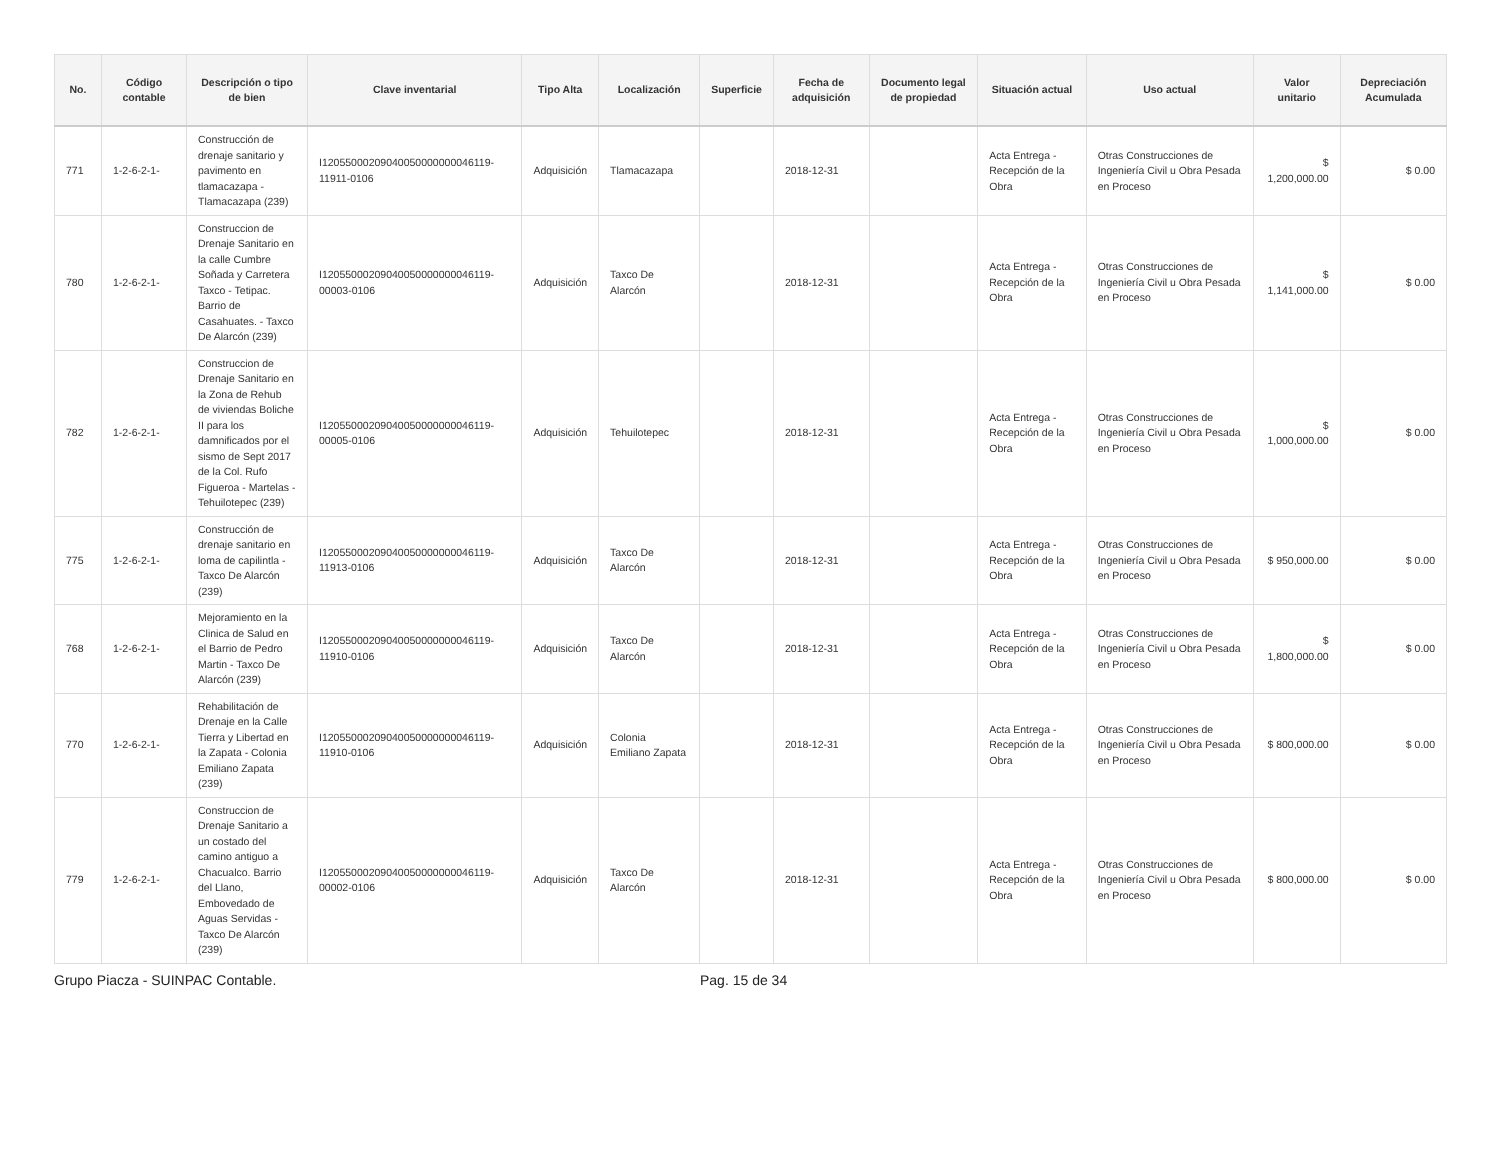| No. | Código contable | Descripción o tipo de bien | Clave inventarial | Tipo Alta | Localización | Superficie | Fecha de adquisición | Documento legal de propiedad | Situación actual | Uso actual | Valor unitario | Depreciación Acumulada |
| --- | --- | --- | --- | --- | --- | --- | --- | --- | --- | --- | --- | --- |
| 771 | 1-2-6-2-1- | Construcción de drenaje sanitario y pavimento en tlamacazapa - Tlamacazapa (239) | I12055000209040050000000046119-11911-0106 | Adquisición | Tlamacazapa | | 2018-12-31 | | Acta Entrega - Recepción de la Obra | Otras Construcciones de Ingeniería Civil u Obra Pesada en Proceso | $ 1,200,000.00 | $ 0.00 |
| 780 | 1-2-6-2-1- | Construccion de Drenaje Sanitario en la calle Cumbre Soñada y Carretera Taxco - Tetipac. Barrio de Casahuates. - Taxco De Alarcón (239) | I12055000209040050000000046119-00003-0106 | Adquisición | Taxco De Alarcón | | 2018-12-31 | | Acta Entrega - Recepción de la Obra | Otras Construcciones de Ingeniería Civil u Obra Pesada en Proceso | $ 1,141,000.00 | $ 0.00 |
| 782 | 1-2-6-2-1- | Construccion de Drenaje Sanitario en la Zona de Rehub de viviendas Boliche II para los damnificados por el sismo de Sept 2017 de la Col. Rufo Figueroa - Martelas - Tehuilotepec (239) | I12055000209040050000000046119-00005-0106 | Adquisición | Tehuilotepec | | 2018-12-31 | | Acta Entrega - Recepción de la Obra | Otras Construcciones de Ingeniería Civil u Obra Pesada en Proceso | $ 1,000,000.00 | $ 0.00 |
| 775 | 1-2-6-2-1- | Construcción de drenaje sanitario en loma de capilintla - Taxco De Alarcón (239) | I12055000209040050000000046119-11913-0106 | Adquisición | Taxco De Alarcón | | 2018-12-31 | | Acta Entrega - Recepción de la Obra | Otras Construcciones de Ingeniería Civil u Obra Pesada en Proceso | $ 950,000.00 | $ 0.00 |
| 768 | 1-2-6-2-1- | Mejoramiento en la Clinica de Salud en el Barrio de Pedro Martin - Taxco De Alarcón (239) | I12055000209040050000000046119-11910-0106 | Adquisición | Taxco De Alarcón | | 2018-12-31 | | Acta Entrega - Recepción de la Obra | Otras Construcciones de Ingeniería Civil u Obra Pesada en Proceso | $ 1,800,000.00 | $ 0.00 |
| 770 | 1-2-6-2-1- | Rehabilitación de Drenaje en la Calle Tierra y Libertad en la Zapata - Colonia Emiliano Zapata (239) | I12055000209040050000000046119-11910-0106 | Adquisición | Colonia Emiliano Zapata | | 2018-12-31 | | Acta Entrega - Recepción de la Obra | Otras Construcciones de Ingeniería Civil u Obra Pesada en Proceso | $ 800,000.00 | $ 0.00 |
| 779 | 1-2-6-2-1- | Construccion de Drenaje Sanitario a un costado del camino antiguo a Chacualco. Barrio del Llano, Embovedado de Aguas Servidas - Taxco De Alarcón (239) | I12055000209040050000000046119-00002-0106 | Adquisición | Taxco De Alarcón | | 2018-12-31 | | Acta Entrega - Recepción de la Obra | Otras Construcciones de Ingeniería Civil u Obra Pesada en Proceso | $ 800,000.00 | $ 0.00 |
Grupo Piacza - SUINPAC Contable. Pag. 15 de 34